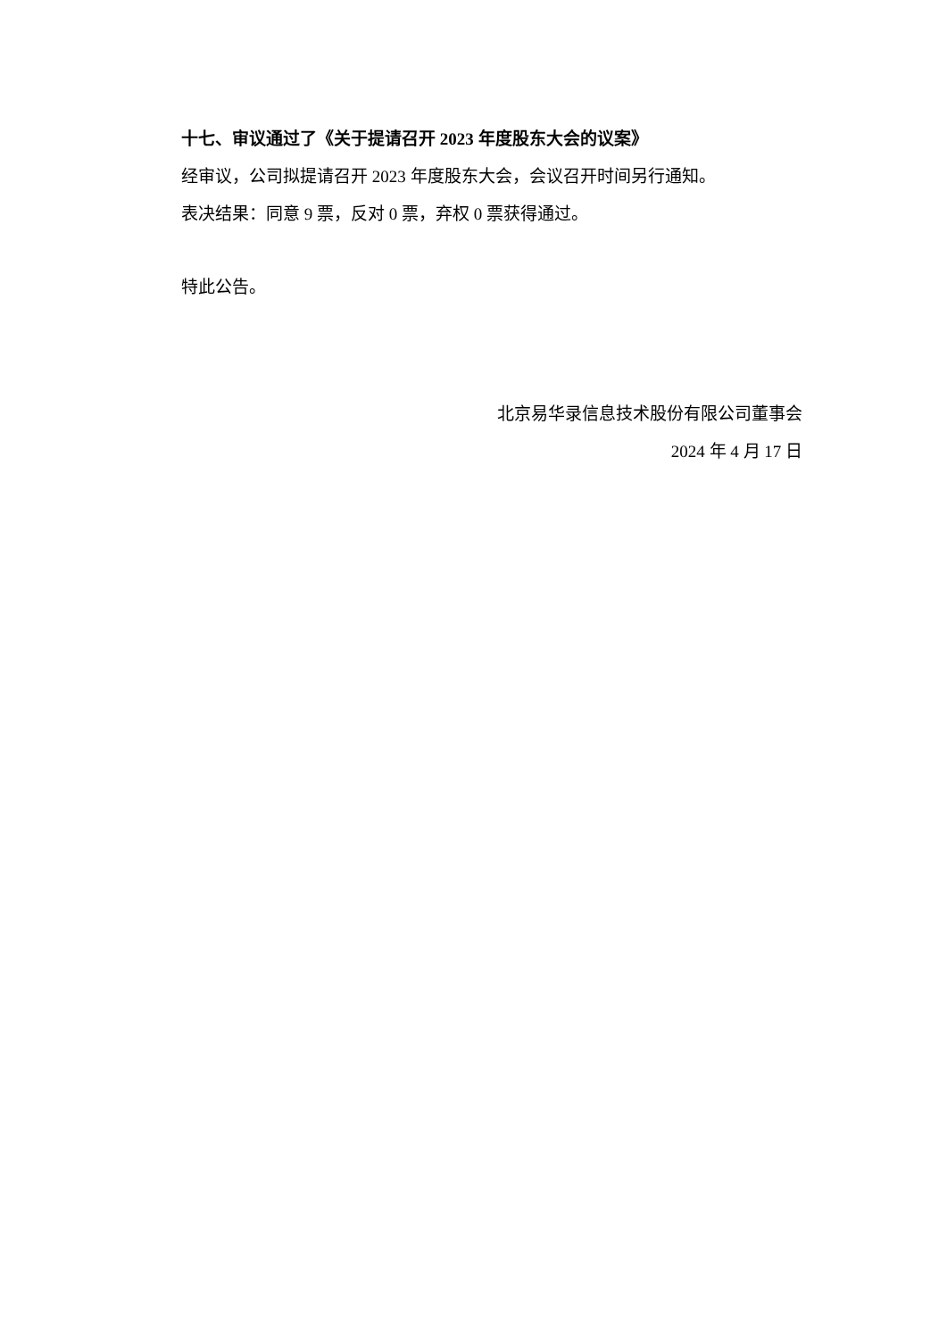十七、审议通过了《关于提请召开 2023 年度股东大会的议案》
经审议，公司拟提请召开 2023 年度股东大会，会议召开时间另行通知。
表决结果：同意 9 票，反对 0 票，弃权 0 票获得通过。
特此公告。
北京易华录信息技术股份有限公司董事会
2024 年 4 月 17 日